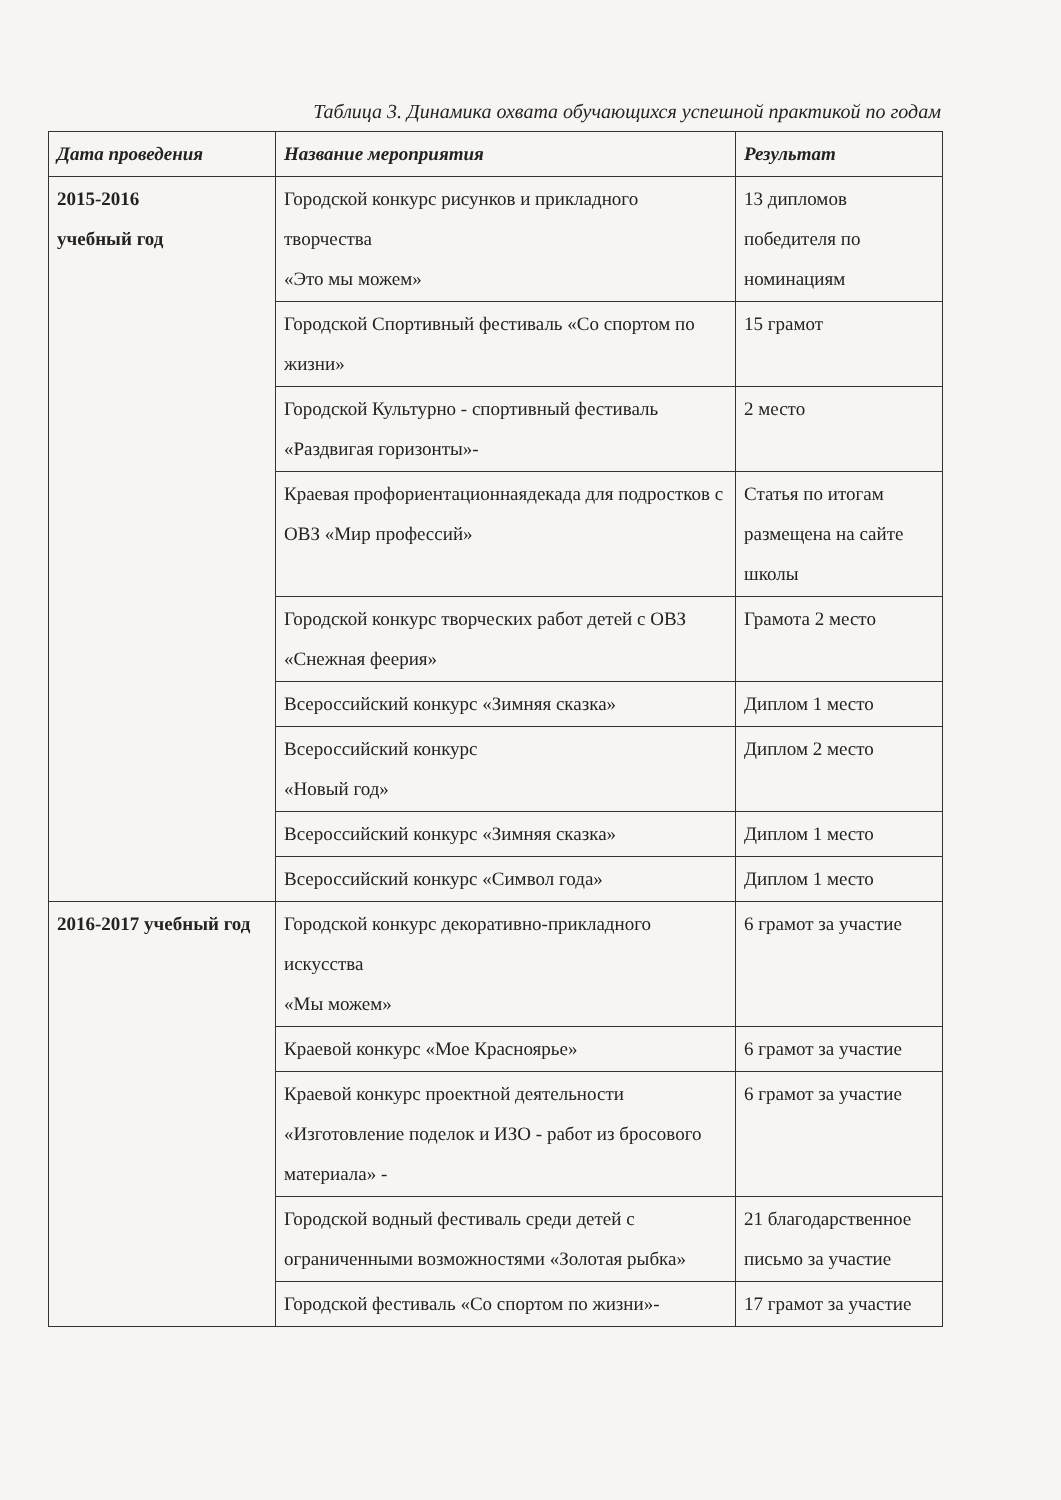Таблица 3. Динамика охвата обучающихся успешной практикой по годам
| Дата проведения | Название мероприятия | Результат |
| --- | --- | --- |
| 2015-2016 учебный год | Городской конкурс рисунков и прикладного творчества «Это мы можем» | 13 дипломов победителя по номинациям |
| | Городской Спортивный фестиваль «Со спортом по жизни» | 15 грамот |
| | Городской Культурно - спортивный фестиваль «Раздвигая горизонты»- | 2 место |
| | Краевая профориентационнаядекада для подростков с ОВЗ «Мир профессий» | Статья по итогам размещена на сайте школы |
| | Городской конкурс творческих работ детей с ОВЗ «Снежная феерия» | Грамота 2 место |
| | Всероссийский конкурс «Зимняя сказка» | Диплом 1 место |
| | Всероссийский конкурс «Новый год» | Диплом 2 место |
| | Всероссийский конкурс «Зимняя сказка» | Диплом 1 место |
| | Всероссийский конкурс «Символ года» | Диплом 1 место |
| 2016-2017 учебный год | Городской конкурс декоративно-прикладного искусства «Мы можем» | 6 грамот за участие |
| | Краевой конкурс «Мое Красноярье» | 6 грамот за участие |
| | Краевой конкурс проектной деятельности «Изготовление поделок и ИЗО - работ из бросового материала» - | 6 грамот за участие |
| | Городской водный фестиваль среди детей с ограниченными возможностями «Золотая рыбка» | 21 благодарственное письмо за участие |
| | Городской фестиваль «Со спортом по жизни»- | 17 грамот за участие |